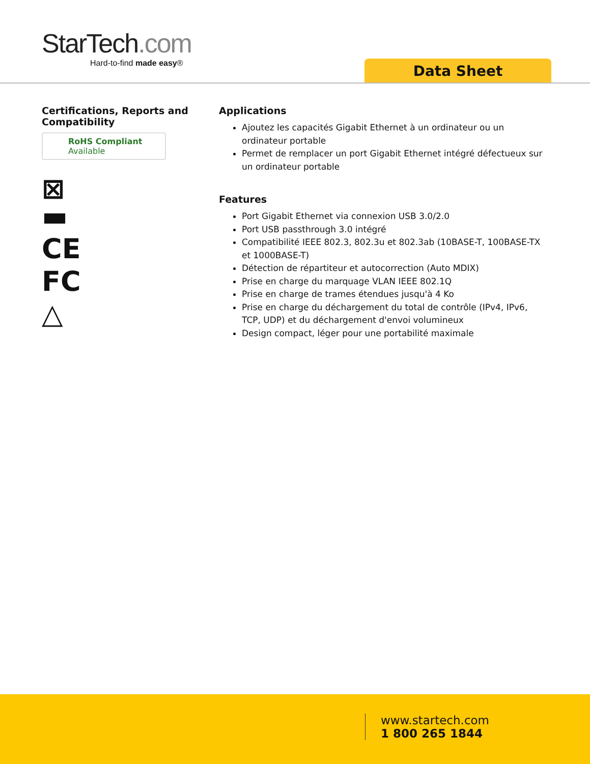StarTech.com
Hard-to-find made easy®
Data Sheet
Certifications, Reports and Compatibility
RoHS Compliant
Available
⊠
▬
CE
FC
△
Applications
Ajoutez les capacités Gigabit Ethernet à un ordinateur ou un ordinateur portable
Permet de remplacer un port Gigabit Ethernet intégré défectueux sur un ordinateur portable
Features
Port Gigabit Ethernet via connexion USB 3.0/2.0
Port USB passthrough 3.0 intégré
Compatibilité IEEE 802.3, 802.3u et 802.3ab (10BASE-T, 100BASE-TX et 1000BASE-T)
Détection de répartiteur et autocorrection (Auto MDIX)
Prise en charge du marquage VLAN IEEE 802.1Q
Prise en charge de trames étendues jusqu'à 4 Ko
Prise en charge du déchargement du total de contrôle (IPv4, IPv6, TCP, UDP) et du déchargement d'envoi volumineux
Design compact, léger pour une portabilité maximale
www.startech.com
1 800 265 1844